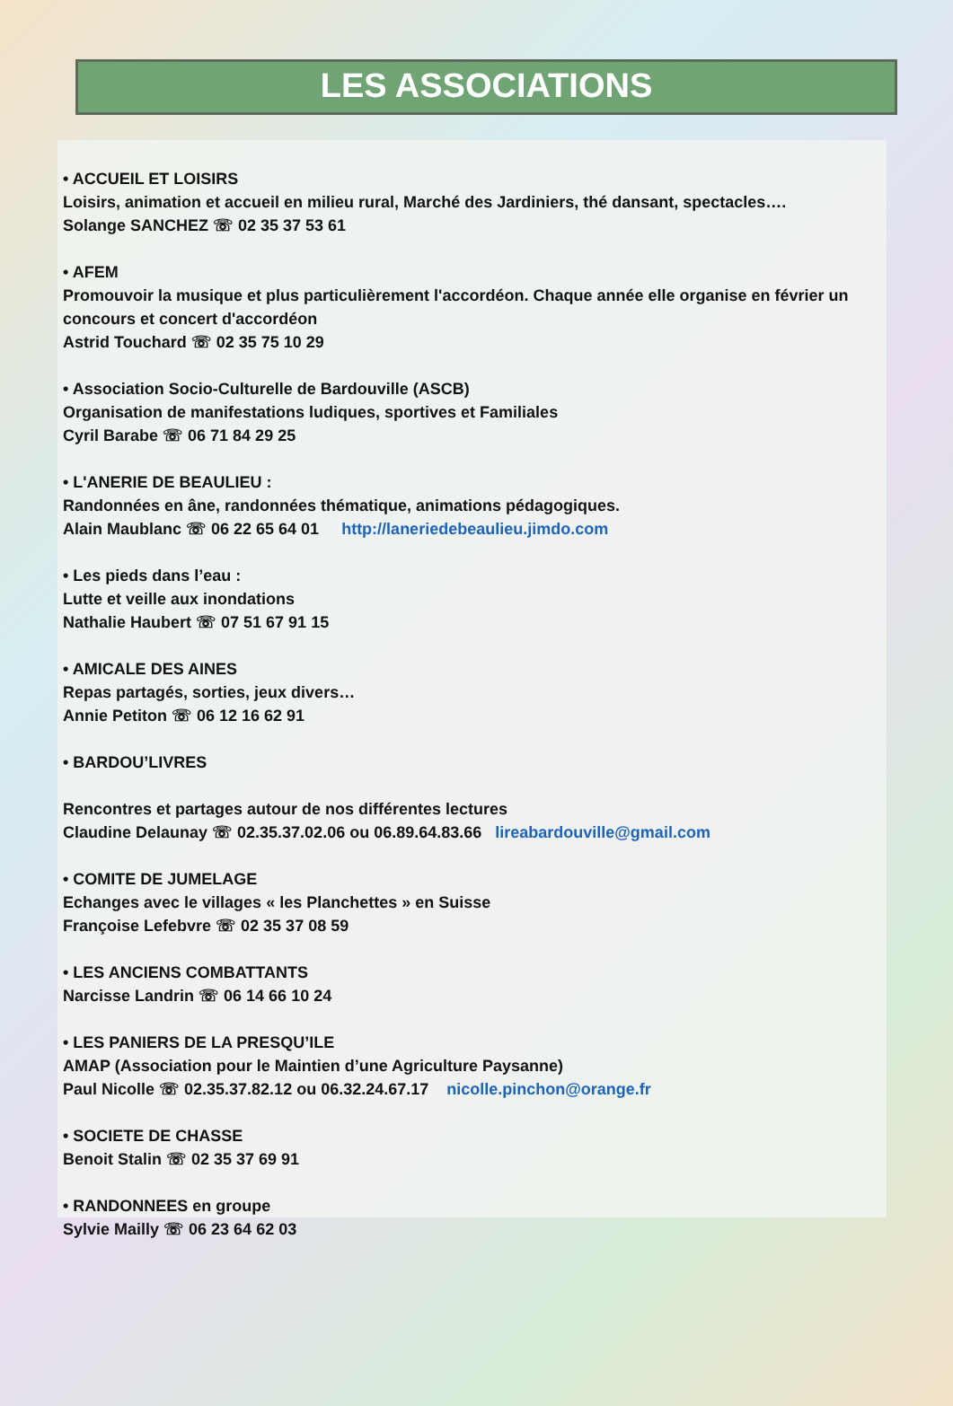LES ASSOCIATIONS
• ACCUEIL ET LOISIRS
Loisirs, animation et accueil en milieu rural, Marché des Jardiniers, thé dansant, spectacles….
Solange SANCHEZ ☏ 02 35 37 53 61
• AFEM
Promouvoir la musique et plus particulièrement l'accordéon. Chaque année elle organise en février un concours et concert d'accordéon
Astrid Touchard ☏ 02 35 75 10 29
• Association Socio-Culturelle de Bardouville (ASCB)
Organisation de manifestations ludiques, sportives et Familiales
Cyril Barabe ☏ 06 71 84 29 25
• L'ANERIE DE BEAULIEU :
Randonnées en âne, randonnées thématique, animations pédagogiques.
Alain Maublanc ☏ 06 22 65 64 01 http://laneriedebeaulieu.jimdo.com
• Les pieds dans l’eau :
Lutte et veille aux inondations
Nathalie Haubert ☏ 07 51 67 91 15
• AMICALE DES AINES
Repas partagés, sorties, jeux divers…
Annie Petiton ☏ 06 12 16 62 91
• BARDOU’LIVRES
Rencontres et partages autour de nos différentes lectures
Claudine Delaunay ☏ 02.35.37.02.06 ou 06.89.64.83.66 lireabardouville@gmail.com
• COMITE DE JUMELAGE
Echanges avec le villages « les Planchettes » en Suisse
Françoise Lefebvre ☏ 02 35 37 08 59
• LES ANCIENS COMBATTANTS
Narcisse Landrin ☏ 06 14 66 10 24
• LES PANIERS DE LA PRESQU’ILE
AMAP (Association pour le Maintien d’une Agriculture Paysanne)
Paul Nicolle ☏ 02.35.37.82.12 ou 06.32.24.67.17 nicolle.pinchon@orange.fr
• SOCIETE DE CHASSE
Benoit Stalin ☏ 02 35 37 69 91
• RANDONNEES en groupe
Sylvie Mailly ☏ 06 23 64 62 03